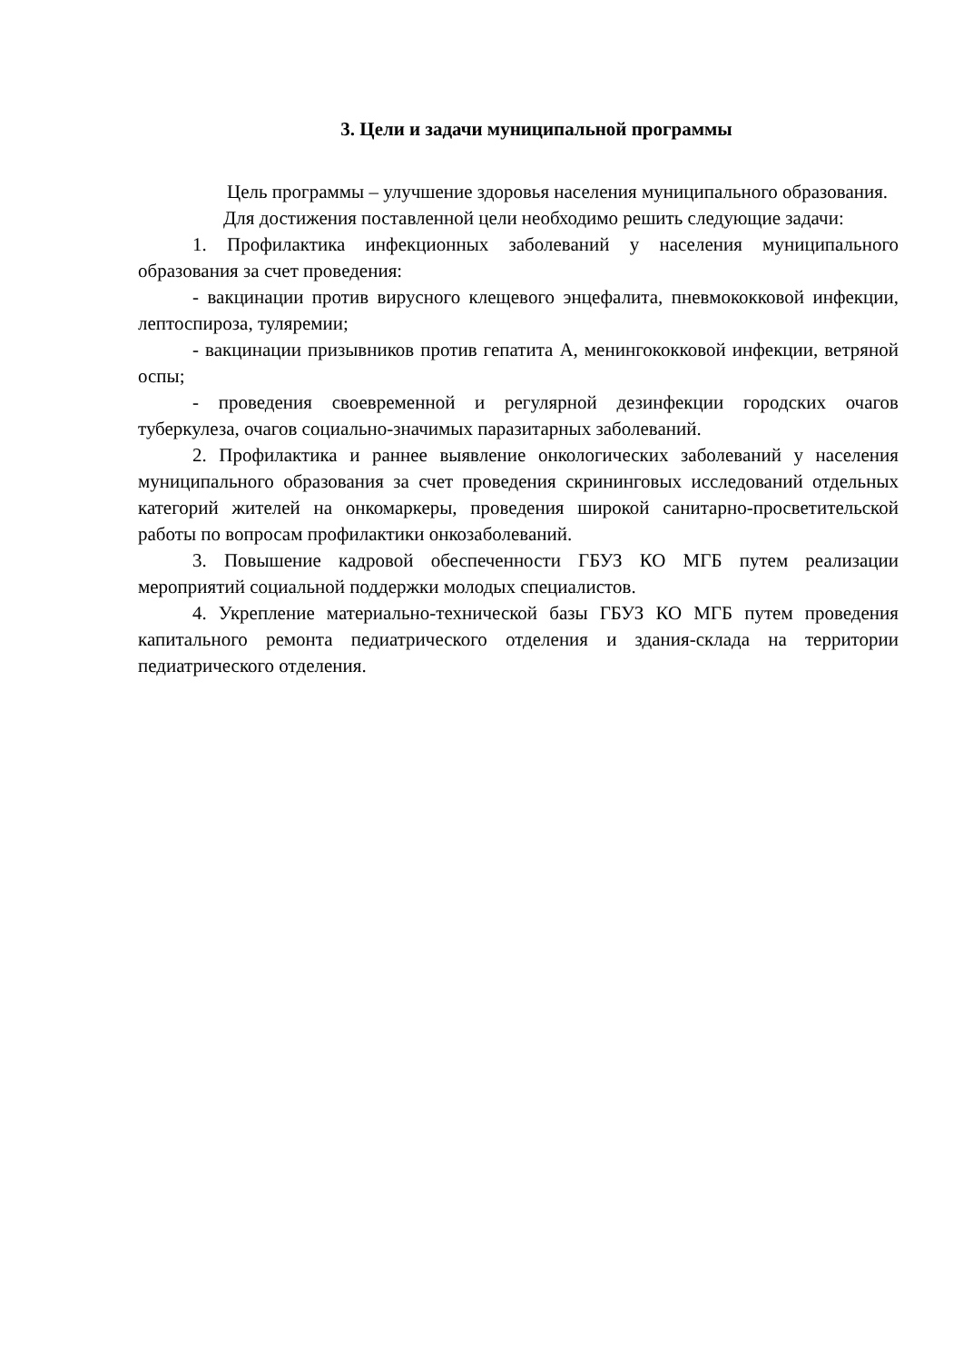3. Цели и задачи муниципальной программы
Цель программы – улучшение здоровья населения муниципального образования.
Для достижения поставленной цели необходимо решить следующие задачи:
1. Профилактика инфекционных заболеваний у населения муниципального образования за счет проведения:
- вакцинации против вирусного клещевого энцефалита, пневмококковой инфекции, лептоспироза, туляремии;
- вакцинации призывников против гепатита А, менингококковой инфекции, ветряной оспы;
- проведения своевременной и регулярной дезинфекции городских очагов туберкулеза, очагов социально-значимых паразитарных заболеваний.
2. Профилактика и раннее выявление онкологических заболеваний у населения муниципального образования за счет проведения скрининговых исследований отдельных категорий жителей на онкомаркеры, проведения широкой санитарно-просветительской работы по вопросам профилактики онкозаболеваний.
3. Повышение кадровой обеспеченности ГБУЗ КО МГБ путем реализации мероприятий социальной поддержки молодых специалистов.
4. Укрепление материально-технической базы ГБУЗ КО МГБ путем проведения капитального ремонта педиатрического отделения и здания-склада на территории педиатрического отделения.